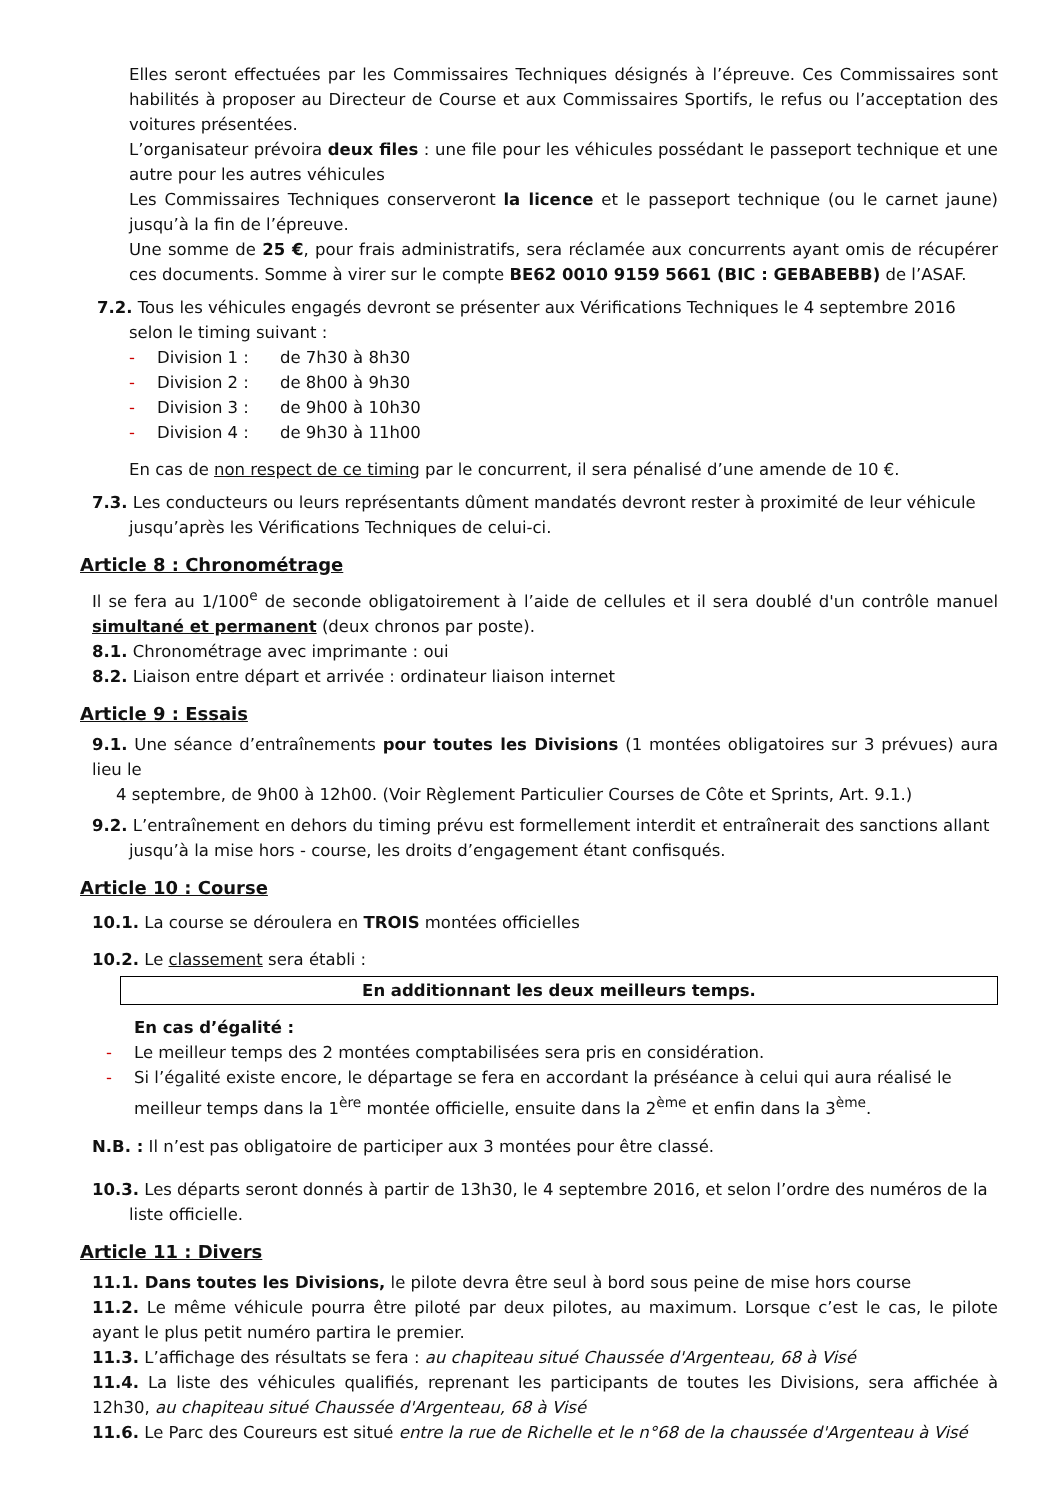Elles seront effectuées par les Commissaires Techniques désignés à l’épreuve. Ces Commissaires sont habilités à proposer au Directeur de Course et aux Commissaires Sportifs, le refus ou l’acceptation des voitures présentées.
L’organisateur prévoira deux files : une file pour les véhicules possédant le passeport technique et une autre pour les autres véhicules
Les Commissaires Techniques conserveront la licence et le passeport technique (ou le carnet jaune) jusqu’à la fin de l’épreuve.
Une somme de 25 €, pour frais administratifs, sera réclamée aux concurrents ayant omis de récupérer ces documents. Somme à virer sur le compte BE62 0010 9159 5661 (BIC : GEBABEBB) de l’ASAF.
7.2. Tous les véhicules engagés devront se présenter aux Vérifications Techniques le 4 septembre 2016
selon le timing suivant :
- Division 1 : de 7h30 à 8h30
- Division 2 : de 8h00 à 9h30
- Division 3 : de 9h00 à 10h30
- Division 4 : de 9h30 à 11h00
En cas de non respect de ce timing par le concurrent, il sera pénalisé d’une amende de 10 €.
7.3. Les conducteurs ou leurs représentants dûment mandatés devront rester à proximité de leur véhicule
jusqu’après les Vérifications Techniques de celui-ci.
Article 8 : Chronométrage
Il se fera au 1/100<sup>e</sup> de seconde obligatoirement à l’aide de cellules et il sera doublé d'un contrôle manuel simultané et permanent (deux chronos par poste).
8.1. Chronométrage avec imprimante : oui
8.2. Liaison entre départ et arrivée : ordinateur liaison internet
Article 9 : Essais
9.1. Une séance d’entraînements pour toutes les Divisions (1 montées obligatoires sur 3 prévues) aura lieu le
4 septembre, de 9h00 à 12h00. (Voir Règlement Particulier Courses de Côte et Sprints, Art. 9.1.)
9.2. L’entraînement en dehors du timing prévu est formellement interdit et entraînerait des sanctions allant
jusqu’à la mise hors - course, les droits d’engagement étant confisqués.
Article 10 : Course
10.1. La course se déroulera en TROIS montées officielles
10.2. Le classement sera établi :
En additionnant les deux meilleurs temps.
En cas d’égalité :
- Le meilleur temps des 2 montées comptabilisées sera pris en considération.
- Si l’égalité existe encore, le départage se fera en accordant la préséance à celui qui aura réalisé le
meilleur temps dans la 1<sup>ère</sup> montée officielle, ensuite dans la 2<sup>ème</sup> et enfin dans la 3<sup>ème</sup>.
N.B. : Il n’est pas obligatoire de participer aux 3 montées pour être classé.
10.3. Les départs seront donnés à partir de 13h30, le 4 septembre 2016, et selon l’ordre des numéros de la
liste officielle.
Article 11 : Divers
11.1. Dans toutes les Divisions, le pilote devra être seul à bord sous peine de mise hors course
11.2. Le même véhicule pourra être piloté par deux pilotes, au maximum. Lorsque c’est le cas, le pilote ayant le plus petit numéro partira le premier.
11.3. L’affichage des résultats se fera : au chapiteau situé Chaussée d'Argenteau, 68 à Visé
11.4. La liste des véhicules qualifiés, reprenant les participants de toutes les Divisions, sera affichée à 12h30, au chapiteau situé Chaussée d'Argenteau, 68 à Visé
11.6. Le Parc des Coureurs est situé entre la rue de Richelle et le n°68 de la chaussée d'Argenteau à Visé